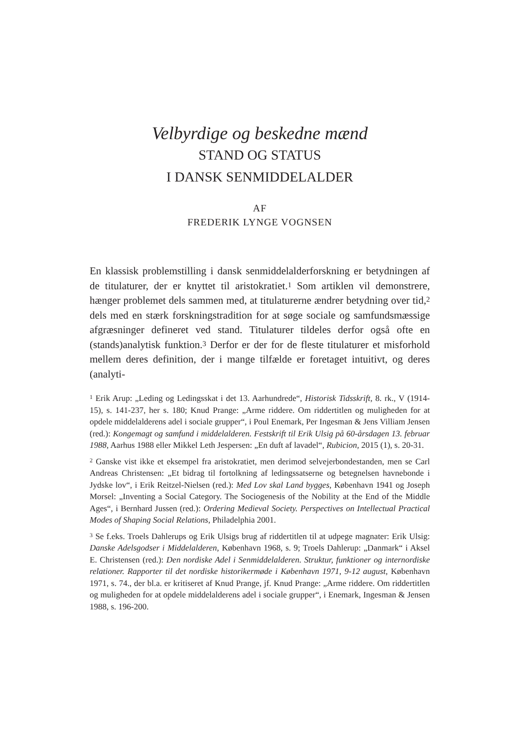Velbyrdige og beskedne mænd
STAND OG STATUS
I DANSK SENMIDDELALDER
AF
FREDERIK LYNGE VOGNSEN
En klassisk problemstilling i dansk senmiddelalderforskning er betydningen af de titulaturer, der er knyttet til aristokratiet.<sup>1</sup> Som artiklen vil demonstrere, hænger problemet dels sammen med, at titulaturerne ændrer betydning over tid,<sup>2</sup> dels med en stærk forskningstradition for at søge sociale og samfundsmæssige afgræsninger defineret ved stand. Titulaturer tildeles derfor også ofte en (stands)analytisk funktion.<sup>3</sup> Derfor er der for de fleste titulaturer et misforhold mellem deres definition, der i mange tilfælde er foretaget intuitivt, og deres (analyti-
<sup>1</sup> Erik Arup: „Leding og Ledingsskat i det 13. Aarhundrede“, Historisk Tidsskrift, 8. rk., V (1914-15), s. 141-237, her s. 180; Knud Prange: „Arme riddere. Om riddertitlen og muligheden for at opdele middelalderens adel i sociale grupper“, i Poul Enemark, Per Ingesman & Jens Villiam Jensen (red.): Kongemagt og samfund i middelalderen. Festskrift til Erik Ulsig på 60-årsdagen 13. februar 1988, Aarhus 1988 eller Mikkel Leth Jespersen: „En duft af lavadel“, Rubicion, 2015 (1), s. 20-31.
<sup>2</sup> Ganske vist ikke et eksempel fra aristokratiet, men derimod selvejerbondestanden, men se Carl Andreas Christensen: „Et bidrag til fortolkning af ledingssatserne og betegnelsen havnebonde i Jydske lov“, i Erik Reitzel-Nielsen (red.): Med Lov skal Land bygges, København 1941 og Joseph Morsel: „Inventing a Social Category. The Sociogenesis of the Nobility at the End of the Middle Ages“, i Bernhard Jussen (red.): Ordering Medieval Society. Perspectives on Intellectual Practical Modes of Shaping Social Relations, Philadelphia 2001.
<sup>3</sup> Se f.eks. Troels Dahlerups og Erik Ulsigs brug af riddertitlen til at udpege magnater: Erik Ulsig: Danske Adelsgodser i Middelalderen, København 1968, s. 9; Troels Dahlerup: „Danmark“ i Aksel E. Christensen (red.): Den nordiske Adel i Senmiddelalderen. Struktur, funktioner og internordiske relationer. Rapporter til det nordiske historikermøde i København 1971, 9-12 august, København 1971, s. 74., der bl.a. er kritiseret af Knud Prange, jf. Knud Prange: „Arme riddere. Om riddertitlen og muligheden for at opdele middelalderens adel i sociale grupper“, i Enemark, Ingesman & Jensen 1988, s. 196-200.